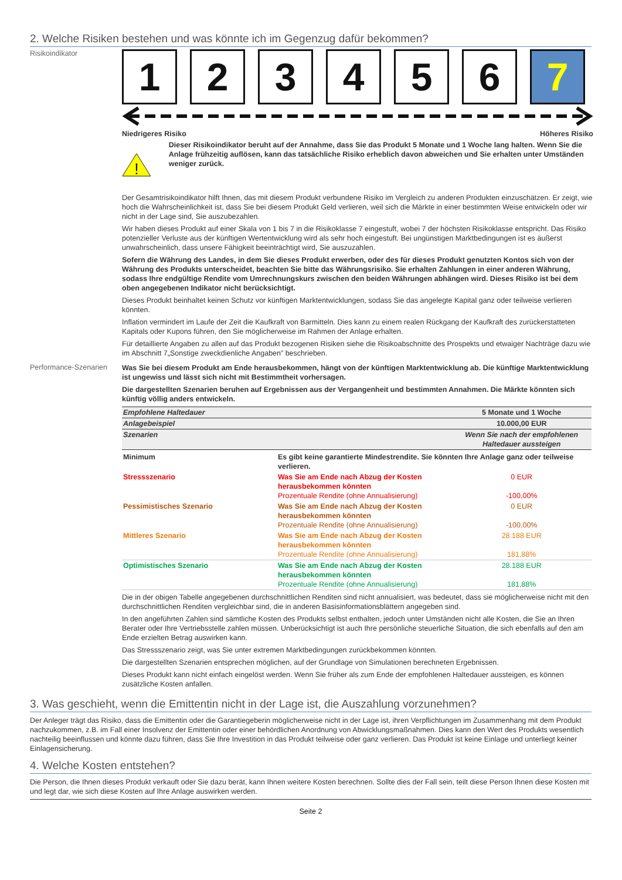2. Welche Risiken bestehen und was könnte ich im Gegenzug dafür bekommen?
Risikoindikator
1 2 3 4 5 6 7
Niedrigeres Risiko Höheres Risiko
!
Dieser Risikoindikator beruht auf der Annahme, dass Sie das Produkt 5 Monate und 1 Woche lang halten. Wenn Sie die Anlage frühzeitig auflösen, kann das tatsächliche Risiko erheblich davon abweichen und Sie erhalten unter Umständen weniger zurück.
Der Gesamtrisikoindikator hilft Ihnen, das mit diesem Produkt verbundene Risiko im Vergleich zu anderen Produkten einzuschätzen. Er zeigt, wie hoch die Wahrscheinlichkeit ist, dass Sie bei diesem Produkt Geld verlieren, weil sich die Märkte in einer bestimmten Weise entwickeln oder wir nicht in der Lage sind, Sie auszubezahlen.
Wir haben dieses Produkt auf einer Skala von 1 bis 7 in die Risikoklasse 7 eingestuft, wobei 7 der höchsten Risikoklasse entspricht. Das Risiko potenzieller Verluste aus der künftigen Wertentwicklung wird als sehr hoch eingestuft. Bei ungünstigen Marktbedingungen ist es äußerst unwahrscheinlich, dass unsere Fähigkeit beeinträchtigt wird, Sie auszuzahlen.
Sofern die Währung des Landes, in dem Sie dieses Produkt erwerben, oder des für dieses Produkt genutzten Kontos sich von der Währung des Produkts unterscheidet, beachten Sie bitte das Währungsrisiko. Sie erhalten Zahlungen in einer anderen Währung, sodass Ihre endgültige Rendite vom Umrechnungskurs zwischen den beiden Währungen abhängen wird. Dieses Risiko ist bei dem oben angegebenen Indikator nicht berücksichtigt.
Dieses Produkt beinhaltet keinen Schutz vor künftigen Marktentwicklungen, sodass Sie das angelegte Kapital ganz oder teilweise verlieren könnten.
Inflation vermindert im Laufe der Zeit die Kaufkraft von Barmitteln. Dies kann zu einem realen Rückgang der Kaufkraft des zurückerstatteten Kapitals oder Kupons führen, den Sie möglicherweise im Rahmen der Anlage erhalten.
Für detaillierte Angaben zu allen auf das Produkt bezogenen Risiken siehe die Risikoabschnitte des Prospekts und etwaiger Nachträge dazu wie im Abschnitt 7„Sonstige zweckdienliche Angaben” beschrieben.
Performance-Szenarien
Was Sie bei diesem Produkt am Ende herausbekommen, hängt von der künftigen Marktentwicklung ab. Die künftige Marktentwicklung ist ungewiss und lässt sich nicht mit Bestimmtheit vorhersagen.
Die dargestellten Szenarien beruhen auf Ergebnissen aus der Vergangenheit und bestimmten Annahmen. Die Märkte könnten sich künftig völlig anders entwickeln.
| Empfohlene Haltedauer | | 5 Monate und 1 Woche |
| Anlagebeispiel | | 10.000,00 EUR |
| Szenarien | | Wenn Sie nach der empfohlenen Haltedauer aussteigen |
| Minimum | Es gibt keine garantierte Mindestrendite. Sie könnten Ihre Anlage ganz oder teilweise verlieren. | |
| Stressszenario | Was Sie am Ende nach Abzug der Kosten herausbekommen könnten Prozentuale Rendite (ohne Annualisierung) | 0 EUR -100,00% |
| Pessimistisches Szenario | Was Sie am Ende nach Abzug der Kosten herausbekommen könnten Prozentuale Rendite (ohne Annualisierung) | 0 EUR -100,00% |
| Mittleres Szenario | Was Sie am Ende nach Abzug der Kosten herausbekommen könnten Prozentuale Rendite (ohne Annualisierung) | 28.188 EUR 181,88% |
| Optimistisches Szenario | Was Sie am Ende nach Abzug der Kosten herausbekommen könnten Prozentuale Rendite (ohne Annualisierung) | 28.188 EUR 181,88% |
Die in der obigen Tabelle angegebenen durchschnittlichen Renditen sind nicht annualisiert, was bedeutet, dass sie möglicherweise nicht mit den durchschnittlichen Renditen vergleichbar sind, die in anderen Basisinformationsblättern angegeben sind.
In den angeführten Zahlen sind sämtliche Kosten des Produkts selbst enthalten, jedoch unter Umständen nicht alle Kosten, die Sie an Ihren Berater oder Ihre Vertriebsstelle zahlen müssen. Unberücksichtigt ist auch Ihre persönliche steuerliche Situation, die sich ebenfalls auf den am Ende erzielten Betrag auswirken kann.
Das Stressszenario zeigt, was Sie unter extremen Marktbedingungen zurückbekommen könnten.
Die dargestellten Szenarien entsprechen möglichen, auf der Grundlage von Simulationen berechneten Ergebnissen.
Dieses Produkt kann nicht einfach eingelöst werden. Wenn Sie früher als zum Ende der empfohlenen Haltedauer aussteigen, es können zusätzliche Kosten anfallen.
3. Was geschieht, wenn die Emittentin nicht in der Lage ist, die Auszahlung vorzunehmen?
Der Anleger trägt das Risiko, dass die Emittentin oder die Garantiegeberin möglicherweise nicht in der Lage ist, ihren Verpflichtungen im Zusammenhang mit dem Produkt nachzukommen, z.B. im Fall einer Insolvenz der Emittentin oder einer behördlichen Anordnung von Abwicklungsmaßnahmen. Dies kann den Wert des Produkts wesentlich nachteilig beeinflussen und könnte dazu führen, dass Sie Ihre Investition in das Produkt teilweise oder ganz verlieren. Das Produkt ist keine Einlage und unterliegt keiner Einlagensicherung.
4. Welche Kosten entstehen?
Die Person, die Ihnen dieses Produkt verkauft oder Sie dazu berät, kann Ihnen weitere Kosten berechnen. Sollte dies der Fall sein, teilt diese Person Ihnen diese Kosten mit und legt dar, wie sich diese Kosten auf Ihre Anlage auswirken werden.
Seite 2